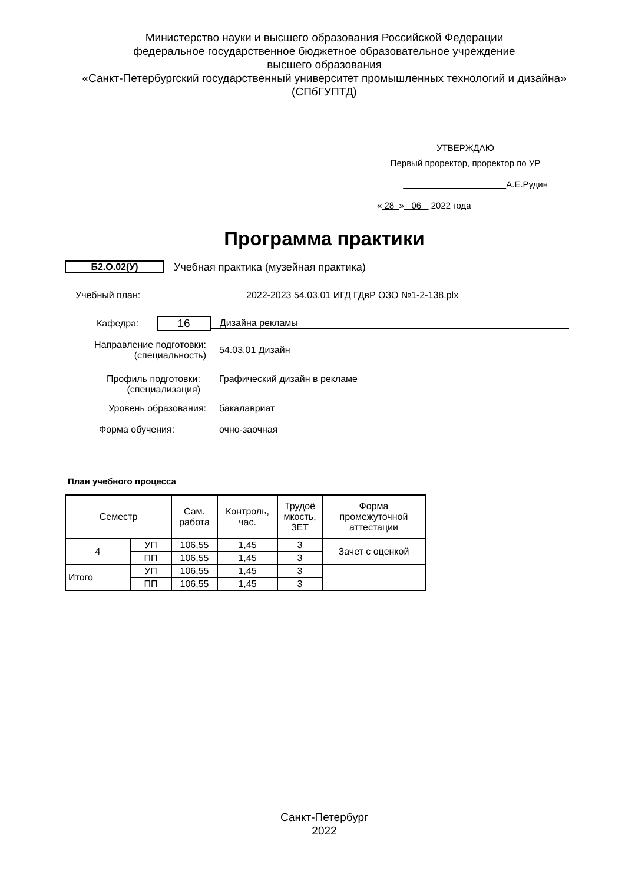Министерство науки и высшего образования Российской Федерации
федеральное государственное бюджетное образовательное учреждение
высшего образования
«Санкт-Петербургский государственный университет промышленных технологий и дизайна»
(СПбГУПТД)
УТВЕРЖДАЮ
Первый проректор, проректор по УР
А.Е.Рудин
« 28 » 06 2022 года
Программа практики
Б2.О.02(У)
Учебная практика (музейная практика)
Учебный план:
2022-2023 54.03.01 ИГД ГДвР ОЗО №1-2-138.plx
Кафедра:
16
Дизайна рекламы
Направление подготовки:
(специальность)
54.03.01 Дизайн
Профиль подготовки:
(специализация)
Графический дизайн в рекламе
Уровень образования: бакалавриат
Форма обучения: очно-заочная
План учебного процесса
| Семестр | | Сам. работа | Контроль, час. | Трудоё мкость, ЗЕТ | Форма промежуточной аттестации |
| --- | --- | --- | --- | --- | --- |
| 4 | УП | 106,55 | 1,45 | 3 | Зачет с оценкой |
| | ПП | 106,55 | 1,45 | 3 | |
| Итого | УП | 106,55 | 1,45 | 3 | |
| | ПП | 106,55 | 1,45 | 3 | |
Санкт-Петербург
2022